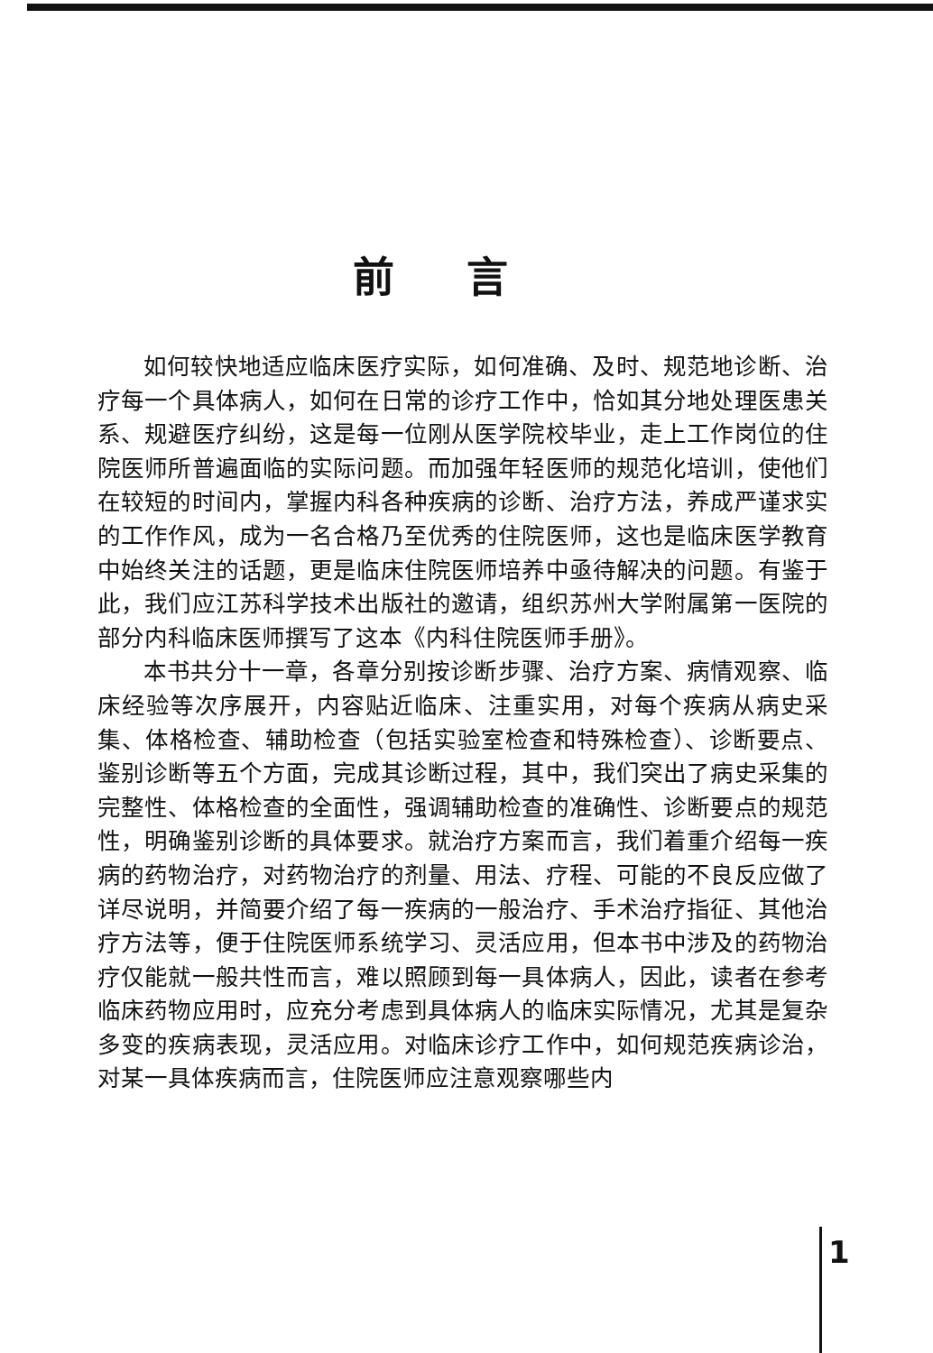前言
如何较快地适应临床医疗实际，如何准确、及时、规范地诊断、治疗每一个具体病人，如何在日常的诊疗工作中，恰如其分地处理医患关系、规避医疗纠纷，这是每一位刚从医学院校毕业，走上工作岗位的住院医师所普遍面临的实际问题。而加强年轻医师的规范化培训，使他们在较短的时间内，掌握内科各种疾病的诊断、治疗方法，养成严谨求实的工作作风，成为一名合格乃至优秀的住院医师，这也是临床医学教育中始终关注的话题，更是临床住院医师培养中亟待解决的问题。有鉴于此，我们应江苏科学技术出版社的邀请，组织苏州大学附属第一医院的部分内科临床医师撰写了这本《内科住院医师手册》。
本书共分十一章，各章分别按诊断步骤、治疗方案、病情观察、临床经验等次序展开，内容贴近临床、注重实用，对每个疾病从病史采集、体格检查、辅助检查（包括实验室检查和特殊检查）、诊断要点、鉴别诊断等五个方面，完成其诊断过程，其中，我们突出了病史采集的完整性、体格检查的全面性，强调辅助检查的准确性、诊断要点的规范性，明确鉴别诊断的具体要求。就治疗方案而言，我们着重介绍每一疾病的药物治疗，对药物治疗的剂量、用法、疗程、可能的不良反应做了详尽说明，并简要介绍了每一疾病的一般治疗、手术治疗指征、其他治疗方法等，便于住院医师系统学习、灵活应用，但本书中涉及的药物治疗仅能就一般共性而言，难以照顾到每一具体病人，因此，读者在参考临床药物应用时，应充分考虑到具体病人的临床实际情况，尤其是复杂多变的疾病表现，灵活应用。对临床诊疗工作中，如何规范疾病诊治，对某一具体疾病而言，住院医师应注意观察哪些内
1